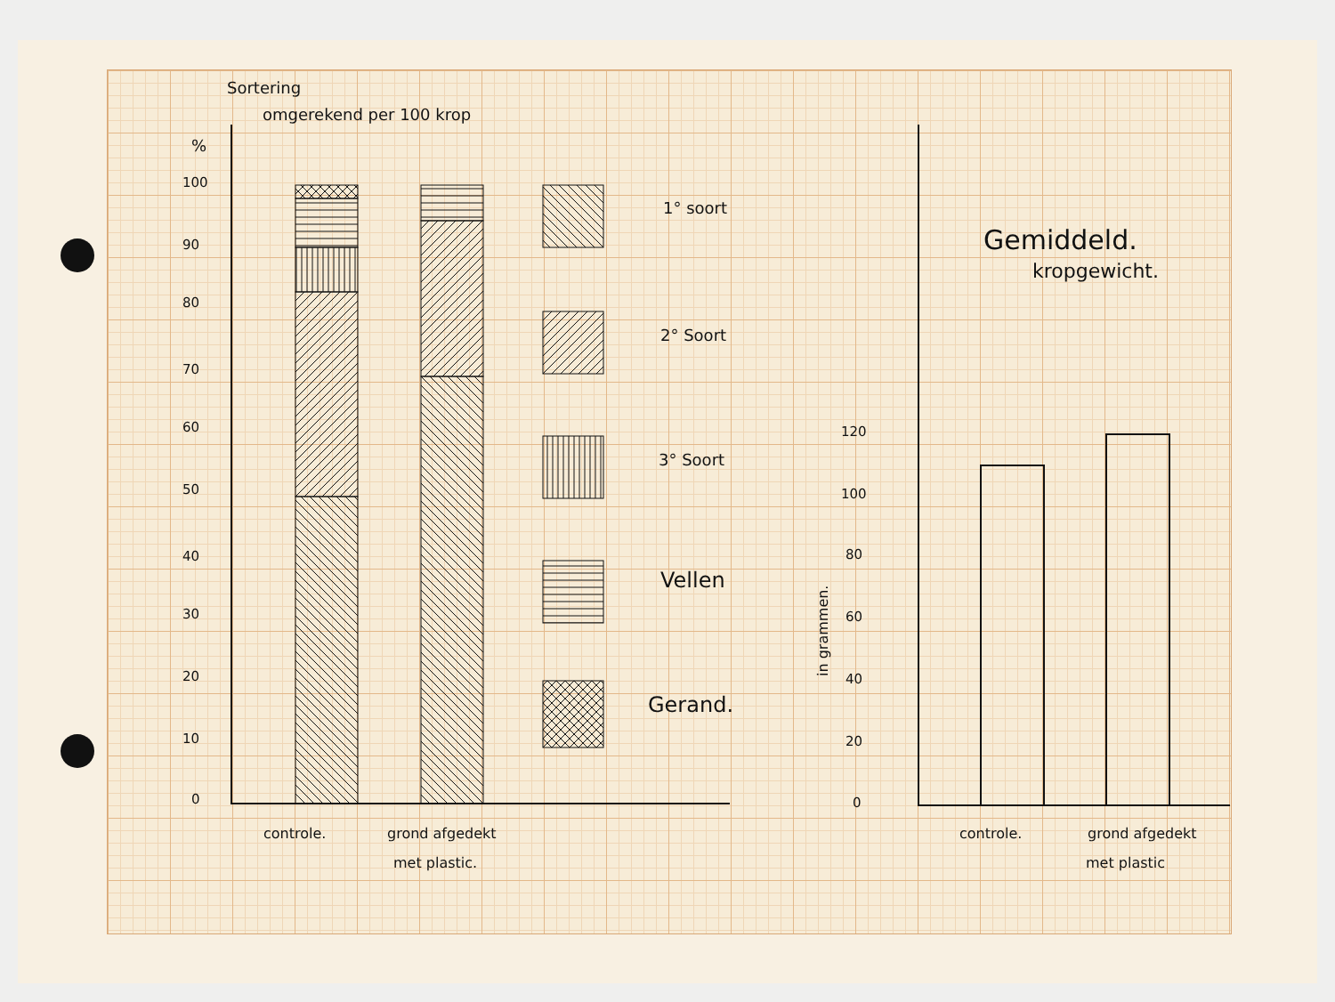Sortering
omgerekend per 100 krop
%
100
90
80
70
60
50
40
30
20
10
0
1° soort
2° Soort
3° Soort
Vellen
Gerand.
controle.
grond afgedekt
met plastic.
Gemiddeld.
kropgewicht.
120
100
80
60
40
20
0
in grammen.
controle.
grond afgedekt
met plastic